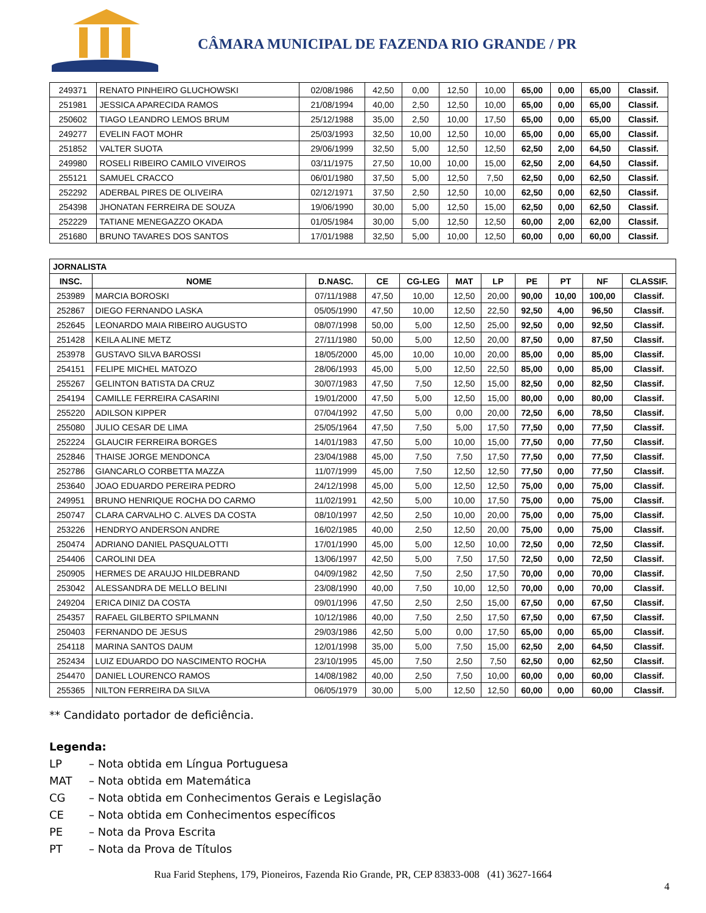CÂMARA MUNICIPAL DE FAZENDA RIO GRANDE / PR
| 249371 | RENATO PINHEIRO GLUCHOWSKI | 02/08/1986 | 42,50 | 0,00 | 12,50 | 10,00 | 65,00 | 0,00 | 65,00 | Classif. |
| 251981 | JESSICA APARECIDA RAMOS | 21/08/1994 | 40,00 | 2,50 | 12,50 | 10,00 | 65,00 | 0,00 | 65,00 | Classif. |
| 250602 | TIAGO LEANDRO LEMOS BRUM | 25/12/1988 | 35,00 | 2,50 | 10,00 | 17,50 | 65,00 | 0,00 | 65,00 | Classif. |
| 249277 | EVELIN FAOT MOHR | 25/03/1993 | 32,50 | 10,00 | 12,50 | 10,00 | 65,00 | 0,00 | 65,00 | Classif. |
| 251852 | VALTER SUOTA | 29/06/1999 | 32,50 | 5,00 | 12,50 | 12,50 | 62,50 | 2,00 | 64,50 | Classif. |
| 249980 | ROSELI RIBEIRO CAMILO VIVEIROS | 03/11/1975 | 27,50 | 10,00 | 10,00 | 15,00 | 62,50 | 2,00 | 64,50 | Classif. |
| 255121 | SAMUEL CRACCO | 06/01/1980 | 37,50 | 5,00 | 12,50 | 7,50 | 62,50 | 0,00 | 62,50 | Classif. |
| 252292 | ADERBAL PIRES DE OLIVEIRA | 02/12/1971 | 37,50 | 2,50 | 12,50 | 10,00 | 62,50 | 0,00 | 62,50 | Classif. |
| 254398 | JHONATAN FERREIRA DE SOUZA | 19/06/1990 | 30,00 | 5,00 | 12,50 | 15,00 | 62,50 | 0,00 | 62,50 | Classif. |
| 252229 | TATIANE MENEGAZZO OKADA | 01/05/1984 | 30,00 | 5,00 | 12,50 | 12,50 | 60,00 | 2,00 | 62,00 | Classif. |
| 251680 | BRUNO TAVARES DOS SANTOS | 17/01/1988 | 32,50 | 5,00 | 10,00 | 12,50 | 60,00 | 0,00 | 60,00 | Classif. |
| JORNALISTA | | | | | | | | | | |
| --- | --- | --- | --- | --- | --- | --- | --- | --- | --- | --- |
| INSC. | NOME | D.NASC. | CE | CG-LEG | MAT | LP | PE | PT | NF | CLASSIF. |
| 253989 | MARCIA BOROSKI | 07/11/1988 | 47,50 | 10,00 | 12,50 | 20,00 | 90,00 | 10,00 | 100,00 | Classif. |
| 252867 | DIEGO FERNANDO LASKA | 05/05/1990 | 47,50 | 10,00 | 12,50 | 22,50 | 92,50 | 4,00 | 96,50 | Classif. |
| 252645 | LEONARDO MAIA RIBEIRO AUGUSTO | 08/07/1998 | 50,00 | 5,00 | 12,50 | 25,00 | 92,50 | 0,00 | 92,50 | Classif. |
| 251428 | KEILA ALINE METZ | 27/11/1980 | 50,00 | 5,00 | 12,50 | 20,00 | 87,50 | 0,00 | 87,50 | Classif. |
| 253978 | GUSTAVO SILVA BAROSSI | 18/05/2000 | 45,00 | 10,00 | 10,00 | 20,00 | 85,00 | 0,00 | 85,00 | Classif. |
| 254151 | FELIPE MICHEL MATOZO | 28/06/1993 | 45,00 | 5,00 | 12,50 | 22,50 | 85,00 | 0,00 | 85,00 | Classif. |
| 255267 | GELINTON BATISTA DA CRUZ | 30/07/1983 | 47,50 | 7,50 | 12,50 | 15,00 | 82,50 | 0,00 | 82,50 | Classif. |
| 254194 | CAMILLE FERREIRA CASARINI | 19/01/2000 | 47,50 | 5,00 | 12,50 | 15,00 | 80,00 | 0,00 | 80,00 | Classif. |
| 255220 | ADILSON KIPPER | 07/04/1992 | 47,50 | 5,00 | 0,00 | 20,00 | 72,50 | 6,00 | 78,50 | Classif. |
| 255080 | JULIO CESAR DE LIMA | 25/05/1964 | 47,50 | 7,50 | 5,00 | 17,50 | 77,50 | 0,00 | 77,50 | Classif. |
| 252224 | GLAUCIR FERREIRA BORGES | 14/01/1983 | 47,50 | 5,00 | 10,00 | 15,00 | 77,50 | 0,00 | 77,50 | Classif. |
| 252846 | THAISE JORGE MENDONCA | 23/04/1988 | 45,00 | 7,50 | 7,50 | 17,50 | 77,50 | 0,00 | 77,50 | Classif. |
| 252786 | GIANCARLO CORBETTA MAZZA | 11/07/1999 | 45,00 | 7,50 | 12,50 | 12,50 | 77,50 | 0,00 | 77,50 | Classif. |
| 253640 | JOAO EDUARDO PEREIRA PEDRO | 24/12/1998 | 45,00 | 5,00 | 12,50 | 12,50 | 75,00 | 0,00 | 75,00 | Classif. |
| 249951 | BRUNO HENRIQUE ROCHA DO CARMO | 11/02/1991 | 42,50 | 5,00 | 10,00 | 17,50 | 75,00 | 0,00 | 75,00 | Classif. |
| 250747 | CLARA CARVALHO C. ALVES DA COSTA | 08/10/1997 | 42,50 | 2,50 | 10,00 | 20,00 | 75,00 | 0,00 | 75,00 | Classif. |
| 253226 | HENDRYO ANDERSON ANDRE | 16/02/1985 | 40,00 | 2,50 | 12,50 | 20,00 | 75,00 | 0,00 | 75,00 | Classif. |
| 250474 | ADRIANO DANIEL PASQUALOTTI | 17/01/1990 | 45,00 | 5,00 | 12,50 | 10,00 | 72,50 | 0,00 | 72,50 | Classif. |
| 254406 | CAROLINI DEA | 13/06/1997 | 42,50 | 5,00 | 7,50 | 17,50 | 72,50 | 0,00 | 72,50 | Classif. |
| 250905 | HERMES DE ARAUJO HILDEBRAND | 04/09/1982 | 42,50 | 7,50 | 2,50 | 17,50 | 70,00 | 0,00 | 70,00 | Classif. |
| 253042 | ALESSANDRA DE MELLO BELINI | 23/08/1990 | 40,00 | 7,50 | 10,00 | 12,50 | 70,00 | 0,00 | 70,00 | Classif. |
| 249204 | ERICA DINIZ DA COSTA | 09/01/1996 | 47,50 | 2,50 | 2,50 | 15,00 | 67,50 | 0,00 | 67,50 | Classif. |
| 254357 | RAFAEL GILBERTO SPILMANN | 10/12/1986 | 40,00 | 7,50 | 2,50 | 17,50 | 67,50 | 0,00 | 67,50 | Classif. |
| 250403 | FERNANDO DE JESUS | 29/03/1986 | 42,50 | 5,00 | 0,00 | 17,50 | 65,00 | 0,00 | 65,00 | Classif. |
| 254118 | MARINA SANTOS DAUM | 12/01/1998 | 35,00 | 5,00 | 7,50 | 15,00 | 62,50 | 2,00 | 64,50 | Classif. |
| 252434 | LUIZ EDUARDO DO NASCIMENTO ROCHA | 23/10/1995 | 45,00 | 7,50 | 2,50 | 7,50 | 62,50 | 0,00 | 62,50 | Classif. |
| 254470 | DANIEL LOURENCO RAMOS | 14/08/1982 | 40,00 | 2,50 | 7,50 | 10,00 | 60,00 | 0,00 | 60,00 | Classif. |
| 255365 | NILTON FERREIRA DA SILVA | 06/05/1979 | 30,00 | 5,00 | 12,50 | 12,50 | 60,00 | 0,00 | 60,00 | Classif. |
** Candidato portador de deficiência.
Legenda:
LP – Nota obtida em Língua Portuguesa
MAT – Nota obtida em Matemática
CG – Nota obtida em Conhecimentos Gerais e Legislação
CE – Nota obtida em Conhecimentos específicos
PE – Nota da Prova Escrita
PT – Nota da Prova de Títulos
Rua Farid Stephens, 179, Pioneiros, Fazenda Rio Grande, PR, CEP 83833-008 (41) 3627-1664
4